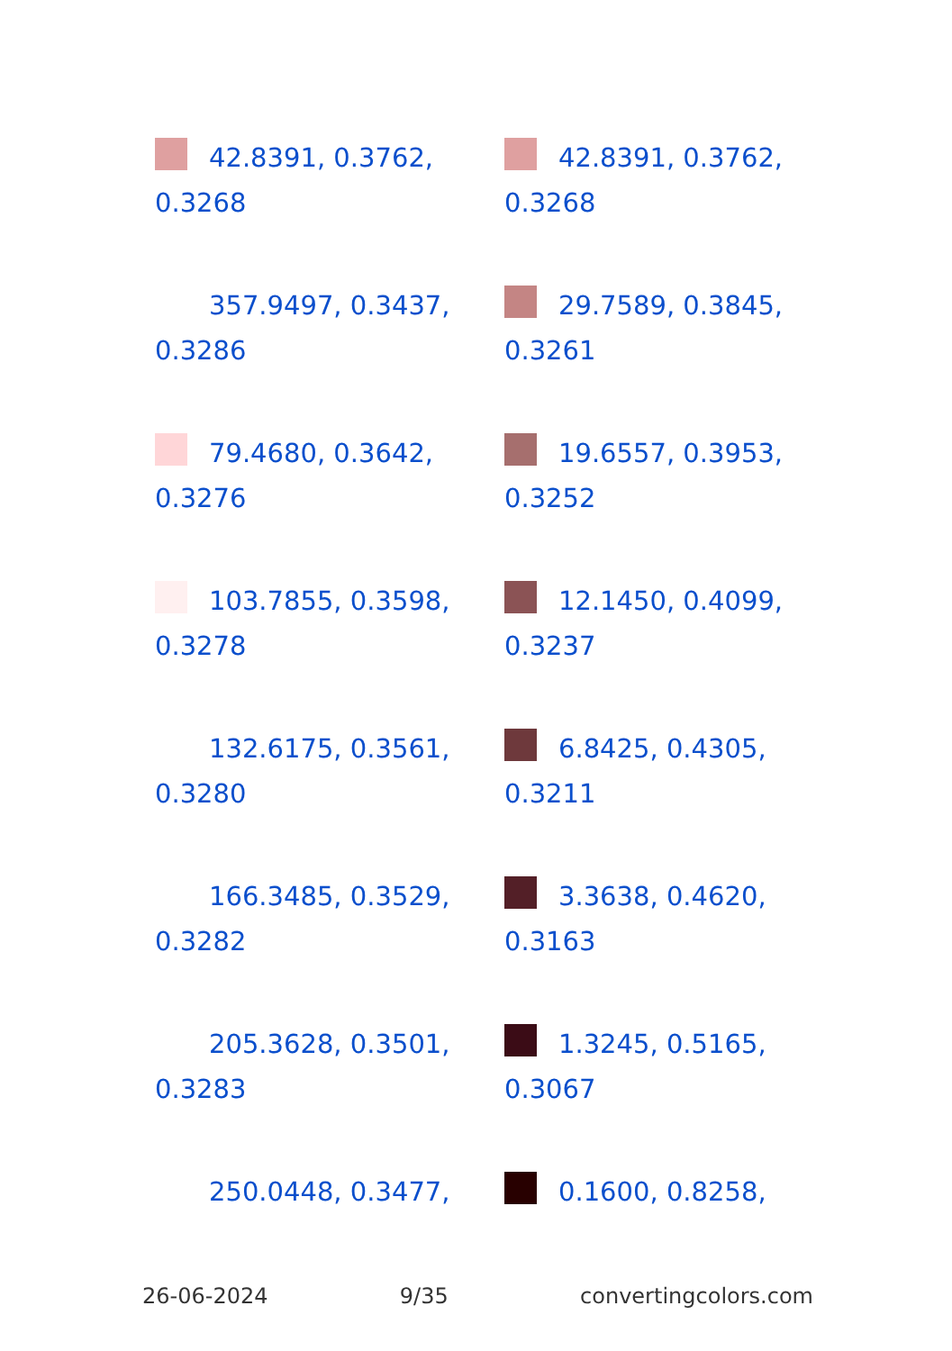42.8391, 0.3762, 0.3268
42.8391, 0.3762, 0.3268
357.9497, 0.3437, 0.3286
29.7589, 0.3845, 0.3261
79.4680, 0.3642, 0.3276
19.6557, 0.3953, 0.3252
103.7855, 0.3598, 0.3278
12.1450, 0.4099, 0.3237
132.6175, 0.3561, 0.3280
6.8425, 0.4305, 0.3211
166.3485, 0.3529, 0.3282
3.3638, 0.4620, 0.3163
205.3628, 0.3501, 0.3283
1.3245, 0.5165, 0.3067
250.0448, 0.3477,
0.1600, 0.8258,
26-06-2024 9/35 convertingcolors.com